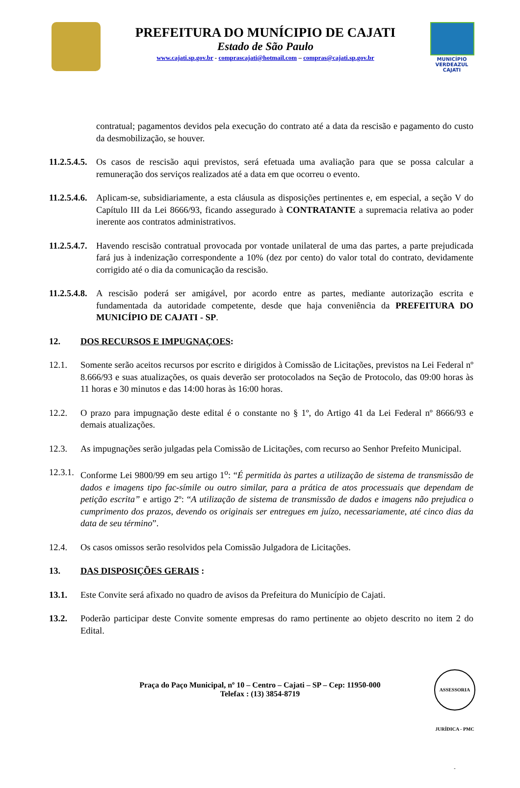PREFEITURA DO MUNÍCIPIO DE CAJATI
Estado de São Paulo
www.cajati.sp.gov.br - comprascajati@hotmail.com – compras@cajati.sp.gov.br
MUNICÍPIO
VERDEAZUL
CAJATI
contratual; pagamentos devidos pela execução do contrato até a data da rescisão e pagamento do custo da desmobilização, se houver.
11.2.5.4.5. Os casos de rescisão aqui previstos, será efetuada uma avaliação para que se possa calcular a remuneração dos serviços realizados até a data em que ocorreu o evento.
11.2.5.4.6. Aplicam-se, subsidiariamente, a esta cláusula as disposições pertinentes e, em especial, a seção V do Capítulo III da Lei 8666/93, ficando assegurado à CONTRATANTE a supremacia relativa ao poder inerente aos contratos administrativos.
11.2.5.4.7. Havendo rescisão contratual provocada por vontade unilateral de uma das partes, a parte prejudicada fará jus à indenização correspondente a 10% (dez por cento) do valor total do contrato, devidamente corrigido até o dia da comunicação da rescisão.
11.2.5.4.8. A rescisão poderá ser amigável, por acordo entre as partes, mediante autorização escrita e fundamentada da autoridade competente, desde que haja conveniência da PREFEITURA DO MUNICÍPIO DE CAJATI - SP.
12. DOS RECURSOS E IMPUGNAÇOES:
12.1. Somente serão aceitos recursos por escrito e dirigidos à Comissão de Licitações, previstos na Lei Federal nº 8.666/93 e suas atualizações, os quais deverão ser protocolados na Seção de Protocolo, das 09:00 horas às 11 horas e 30 minutos e das 14:00 horas às 16:00 horas.
12.2. O prazo para impugnação deste edital é o constante no § 1º, do Artigo 41 da Lei Federal nº 8666/93 e demais atualizações.
12.3. As impugnações serão julgadas pela Comissão de Licitações, com recurso ao Senhor Prefeito Municipal.
12.3.1. Conforme Lei 9800/99 em seu artigo 1<sup>o</sup>: “É permitida às partes a utilização de sistema de transmissão de dados e imagens tipo fac-símile ou outro similar, para a prática de atos processuais que dependam de petição escrita” e artigo 2º: “A utilização de sistema de transmissão de dados e imagens não prejudica o cumprimento dos prazos, devendo os originais ser entregues em juízo, necessariamente, até cinco dias da data de seu término”.
12.4. Os casos omissos serão resolvidos pela Comissão Julgadora de Licitações.
13. DAS DISPOSIÇÕES GERAIS :
13.1. Este Convite será afixado no quadro de avisos da Prefeitura do Município de Cajati.
13.2. Poderão participar deste Convite somente empresas do ramo pertinente ao objeto descrito no item 2 do Edital.
Praça do Paço Municipal, nº 10 – Centro – Cajati – SP – Cep: 11950-000
Telefax : (13) 3854-8719
ASSESSORIA JURÍDICA - PMC -